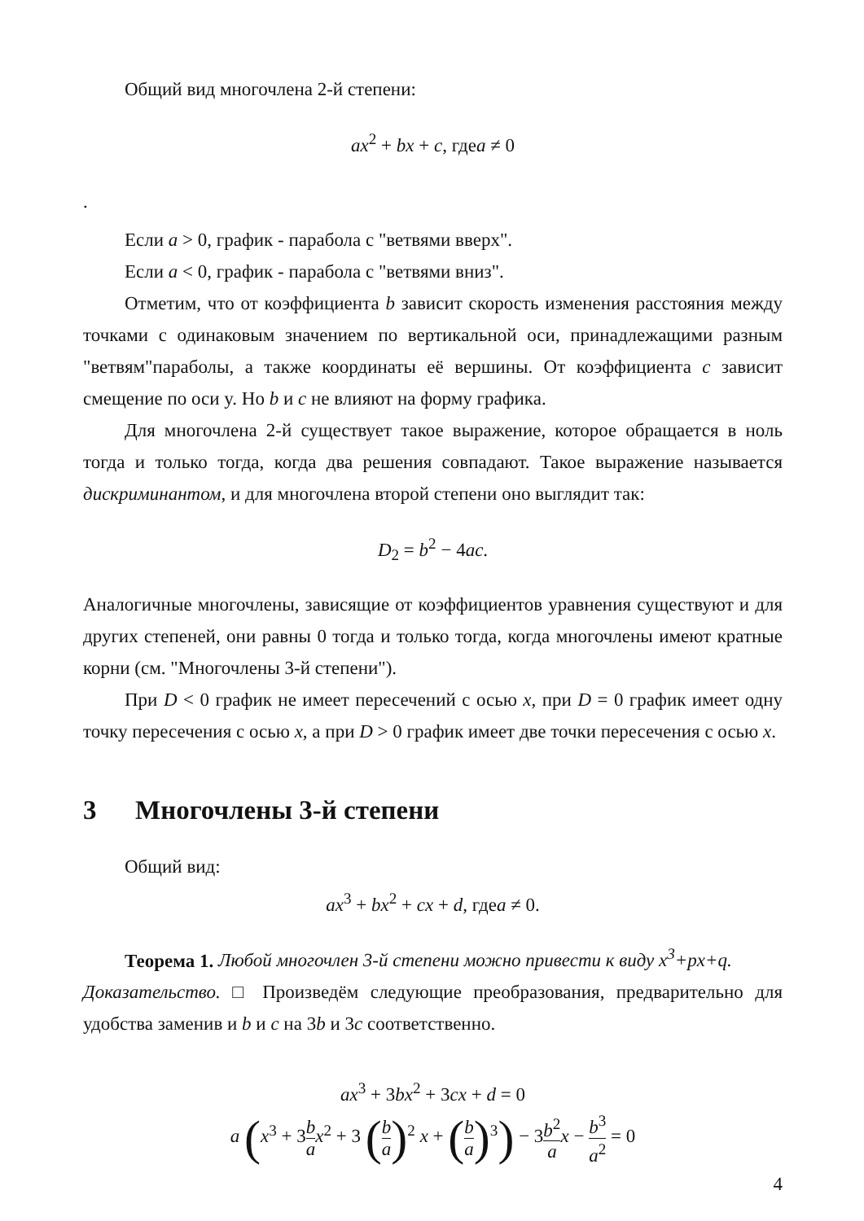Общий вид многочлена 2-й степени:
ax<sup>2</sup> + bx + c, гдеa ≠ 0
.
Если a > 0, график - парабола с "ветвями вверх".
Если a < 0, график - парабола с "ветвями вниз".
Отметим, что от коэффициента b зависит скорость изменения расстояния между точками с одинаковым значением по вертикальной оси, принадлежащими разным "ветвям"параболы, а также координаты её вершины. От коэффициента c зависит смещение по оси y. Но b и c не влияют на форму графика.
Для многочлена 2-й существует такое выражение, которое обращается в ноль тогда и только тогда, когда два решения совпадают. Такое выражение называется дискриминантом, и для многочлена второй степени оно выглядит так:
D<sub>2</sub> = b<sup>2</sup> − 4ac.
Аналогичные многочлены, зависящие от коэффициентов уравнения существуют и для других степеней, они равны 0 тогда и только тогда, когда многочлены имеют кратные корни (см. "Многочлены 3-й степени").
При D < 0 график не имеет пересечений с осью x, при D = 0 график имеет одну точку пересечения с осью x, а при D > 0 график имеет две точки пересечения с осью x.
3 Многочлены 3-й степени
Общий вид:
ax<sup>3</sup> + bx<sup>2</sup> + cx + d, гдеa ≠ 0.
Теорема 1. Любой многочлен 3-й степени можно привести к виду x<sup>3</sup>+px+q.
Доказательство. □ Произведём следующие преобразования, предварительно для удобства заменив и b и c на 3b и 3c соответственно.
ax<sup>3</sup> + 3bx<sup>2</sup> + 3cx + d = 0
a (x<sup>3</sup> + 3b a x<sup>2</sup> + 3 (b a)<sup>2</sup> x + (b a)<sup>3</sup>) − 3b<sup>2</sup> a x − b<sup>3</sup> a<sup>2</sup> = 0
4